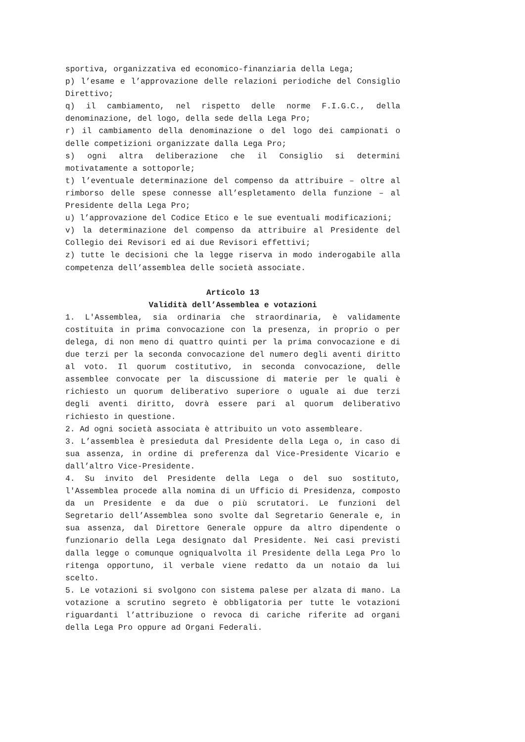sportiva, organizzativa ed economico-finanziaria della Lega;
p) l’esame e l’approvazione delle relazioni periodiche del Consiglio Direttivo;
q) il cambiamento, nel rispetto delle norme F.I.G.C., della denominazione, del logo, della sede della Lega Pro;
r) il cambiamento della denominazione o del logo dei campionati o delle competizioni organizzate dalla Lega Pro;
s) ogni altra deliberazione che il Consiglio si determini motivatamente a sottoporle;
t) l’eventuale determinazione del compenso da attribuire – oltre al rimborso delle spese connesse all’espletamento della funzione – al Presidente della Lega Pro;
u) l’approvazione del Codice Etico e le sue eventuali modificazioni;
v) la determinazione del compenso da attribuire al Presidente del Collegio dei Revisori ed ai due Revisori effettivi;
z) tutte le decisioni che la legge riserva in modo inderogabile alla competenza dell’assemblea delle società associate.
Articolo 13
Validità dell’Assemblea e votazioni
1. L'Assemblea, sia ordinaria che straordinaria, è validamente costituita in prima convocazione con la presenza, in proprio o per delega, di non meno di quattro quinti per la prima convocazione e di due terzi per la seconda convocazione del numero degli aventi diritto al voto. Il quorum costitutivo, in seconda convocazione, delle assemblee convocate per la discussione di materie per le quali è richiesto un quorum deliberativo superiore o uguale ai due terzi degli aventi diritto, dovrà essere pari al quorum deliberativo richiesto in questione.
2. Ad ogni società associata è attribuito un voto assembleare.
3. L’assemblea è presieduta dal Presidente della Lega o, in caso di sua assenza, in ordine di preferenza dal Vice-Presidente Vicario e dall’altro Vice-Presidente.
4. Su invito del Presidente della Lega o del suo sostituto, l'Assemblea procede alla nomina di un Ufficio di Presidenza, composto da un Presidente e da due o più scrutatori. Le funzioni del Segretario dell’Assemblea sono svolte dal Segretario Generale e, in sua assenza, dal Direttore Generale oppure da altro dipendente o funzionario della Lega designato dal Presidente. Nei casi previsti dalla legge o comunque ogniqualvolta il Presidente della Lega Pro lo ritenga opportuno, il verbale viene redatto da un notaio da lui scelto.
5. Le votazioni si svolgono con sistema palese per alzata di mano. La votazione a scrutino segreto è obbligatoria per tutte le votazioni riguardanti l’attribuzione o revoca di cariche riferite ad organi della Lega Pro oppure ad Organi Federali.